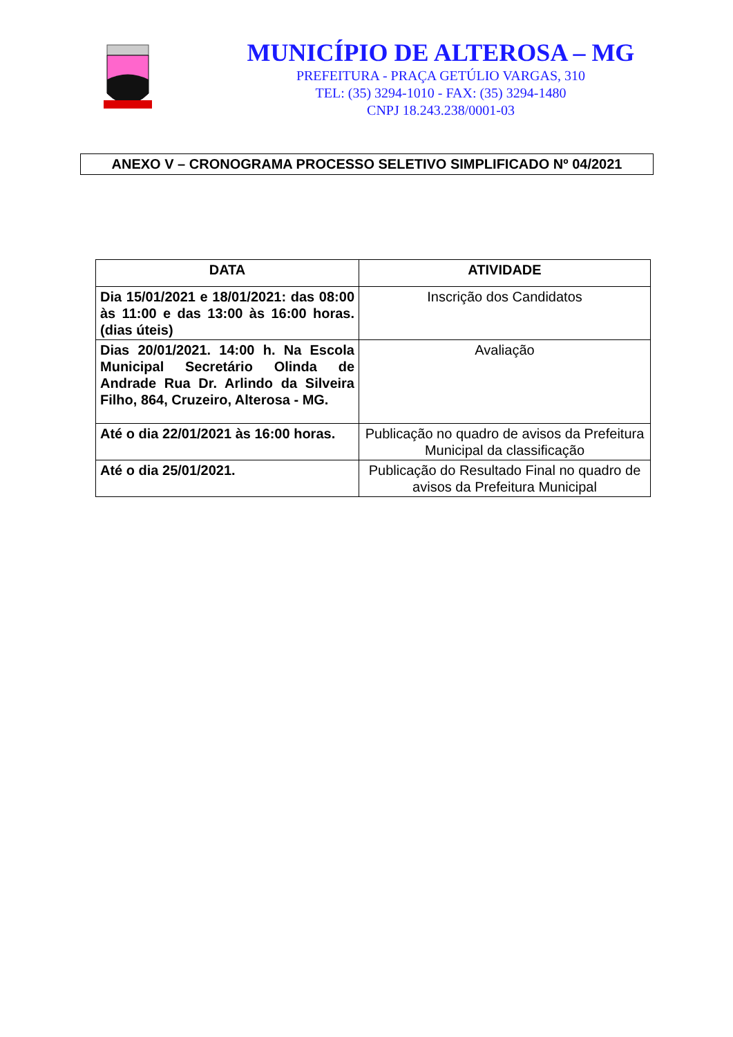MUNICÍPIO DE ALTEROSA – MG
PREFEITURA - PRAÇA GETÚLIO VARGAS, 310
TEL: (35) 3294-1010 - FAX: (35) 3294-1480
CNPJ 18.243.238/0001-03
ANEXO V – CRONOGRAMA PROCESSO SELETIVO SIMPLIFICADO Nº 04/2021
| DATA | ATIVIDADE |
| --- | --- |
| Dia 15/01/2021 e 18/01/2021: das 08:00 às 11:00 e das 13:00 às 16:00 horas.(dias úteis) | Inscrição dos Candidatos |
| Dias 20/01/2021. 14:00 h. Na Escola Municipal Secretário Olinda de Andrade Rua Dr. Arlindo da Silveira Filho, 864, Cruzeiro, Alterosa - MG. | Avaliação |
| Até o dia 22/01/2021 às 16:00 horas. | Publicação no quadro de avisos da Prefeitura Municipal da classificação |
| Até o dia 25/01/2021. | Publicação do Resultado Final no quadro de avisos da Prefeitura Municipal |